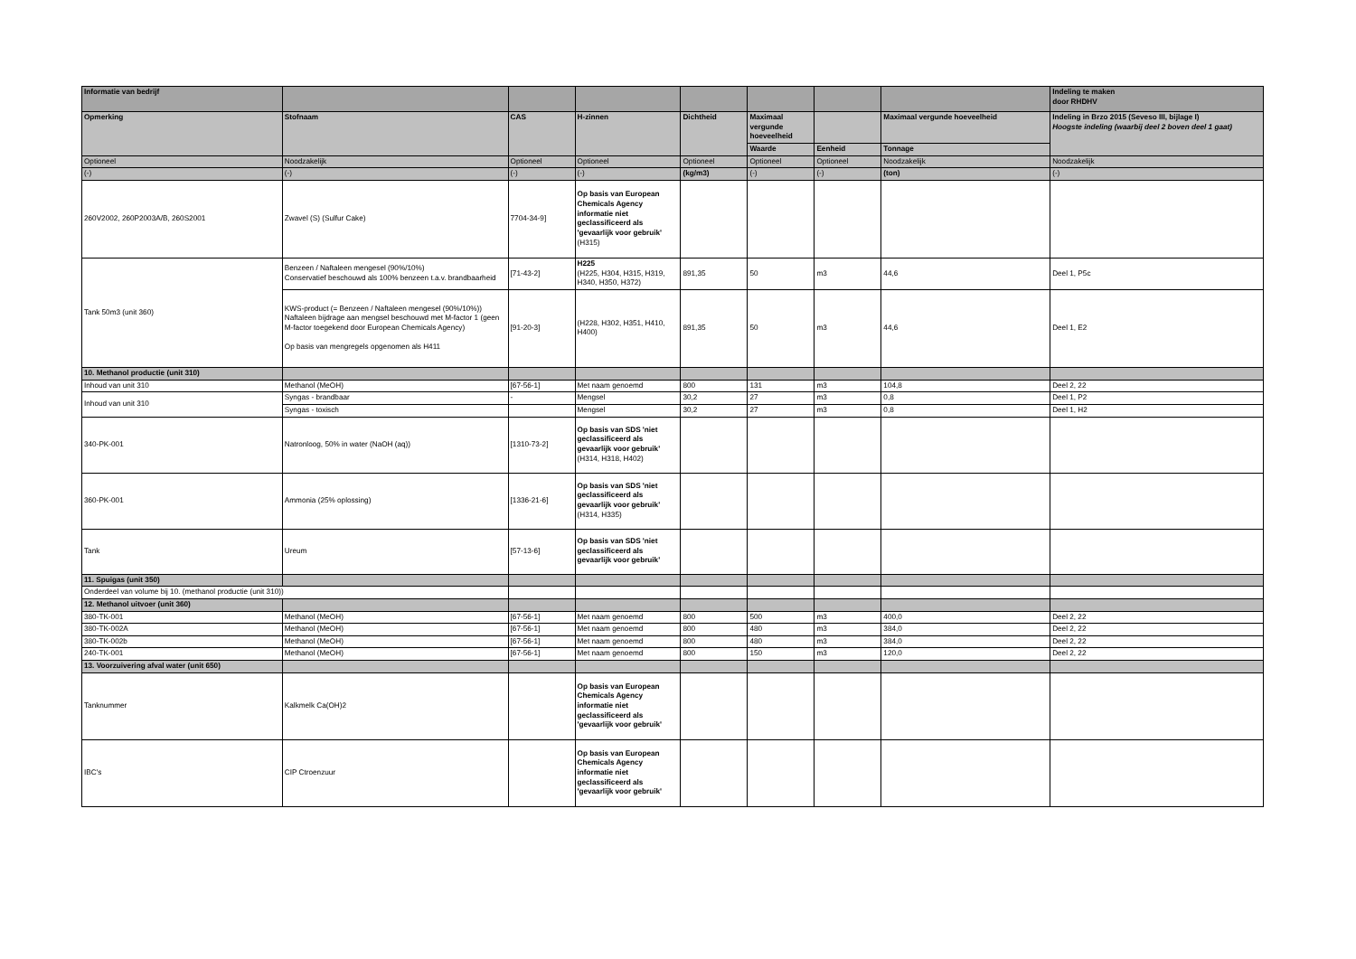| Informatie van bedrijf | | | | | | | | Indeling te maken door RHDHV |
| Opmerking | Stofnaam | CAS | H-zinnen | Dichtheid | Maximaal vergunde hoeveelheid | | Maximaal vergunde hoeveelheid | Indeling in Brzo 2015 (Seveso III, bijlage I) Hoogste indeling (waarbij deel 2 boven deel 1 gaat) |
| | | | | | Waarde | Eenheid | Tonnage | |
| Optioneel | Noodzakelijk | Optioneel | Optioneel | Optioneel | Optioneel | Optioneel | Noodzakelijk | Noodzakelijk |
| (-) | (-) | (-) | (-) | (kg/m3) | (-) | (-) | (ton) | (-) |
| 260V2002, 260P2003A/B, 260S2001 | Zwavel (S) (Sulfur Cake) | 7704-34-9] | Op basis van European Chemicals Agency informatie niet geclassificeerd als 'gevaarlijk voor gebruik' (H315) | | | | | |
| Tank 50m3 (unit 360) | Benzeen / Naftaleen mengesel (90%/10%) Conservatief beschouwd als 100% benzeen t.a.v. brandbaarheid | [71-43-2] | H225 (H225, H304, H315, H319, H340, H350, H372) | 891,35 | 50 | m3 | 44,6 | Deel 1, P5c |
| | KWS-product (= Benzeen / Naftaleen mengesel (90%/10%)) Naftaleen bijdrage aan mengsel beschouwd met M-factor 1 (geen M-factor toegekend door European Chemicals Agency) Op basis van mengregels opgenomen als H411 | [91-20-3] | (H228, H302, H351, H410, H400) | 891,35 | 50 | m3 | 44,6 | Deel 1, E2 |
| 10. Methanol productie (unit 310) | | | | | | | | |
| Inhoud van unit 310 | Methanol (MeOH) | [67-56-1] | Met naam genoemd | 800 | 131 | m3 | 104,8 | Deel 2, 22 |
| Inhoud van unit 310 | Syngas - brandbaar | - | Mengsel | 30,2 | 27 | m3 | 0,8 | Deel 1, P2 |
| | Syngas - toxisch | | Mengsel | 30,2 | 27 | m3 | 0,8 | Deel 1, H2 |
| 340-PK-001 | Natronloog, 50% in water (NaOH (aq)) | [1310-73-2] | Op basis van SDS 'niet geclassificeerd als gevaarlijk voor gebruik' (H314, H318, H402) | | | | | |
| 360-PK-001 | Ammonia (25% oplossing) | [1336-21-6] | Op basis van SDS 'niet geclassificeerd als gevaarlijk voor gebruik' (H314, H335) | | | | | |
| Tank | Ureum | [57-13-6] | Op basis van SDS 'niet geclassificeerd als gevaarlijk voor gebruik' | | | | | |
| 11. Spuigas (unit 350) | | | | | | | | |
| Onderdeel van volume bij 10. (methanol productie (unit 310)) | | | | | | | | |
| 12. Methanol uitvoer (unit 360) | | | | | | | | |
| 380-TK-001 | Methanol (MeOH) | [67-56-1] | Met naam genoemd | 800 | 500 | m3 | 400,0 | Deel 2, 22 |
| 380-TK-002A | Methanol (MeOH) | [67-56-1] | Met naam genoemd | 800 | 480 | m3 | 384,0 | Deel 2, 22 |
| 380-TK-002b | Methanol (MeOH) | [67-56-1] | Met naam genoemd | 800 | 480 | m3 | 384,0 | Deel 2, 22 |
| 240-TK-001 | Methanol (MeOH) | [67-56-1] | Met naam genoemd | 800 | 150 | m3 | 120,0 | Deel 2, 22 |
| 13. Voorzuivering afval water (unit 650) | | | | | | | | |
| Tanknummer | Kalkmelk Ca(OH)2 | | Op basis van European Chemicals Agency informatie niet geclassificeerd als 'gevaarlijk voor gebruik' | | | | | |
| IBC's | CIP Ctroenzuur | | Op basis van European Chemicals Agency informatie niet geclassificeerd als 'gevaarlijk voor gebruik' | | | | | |